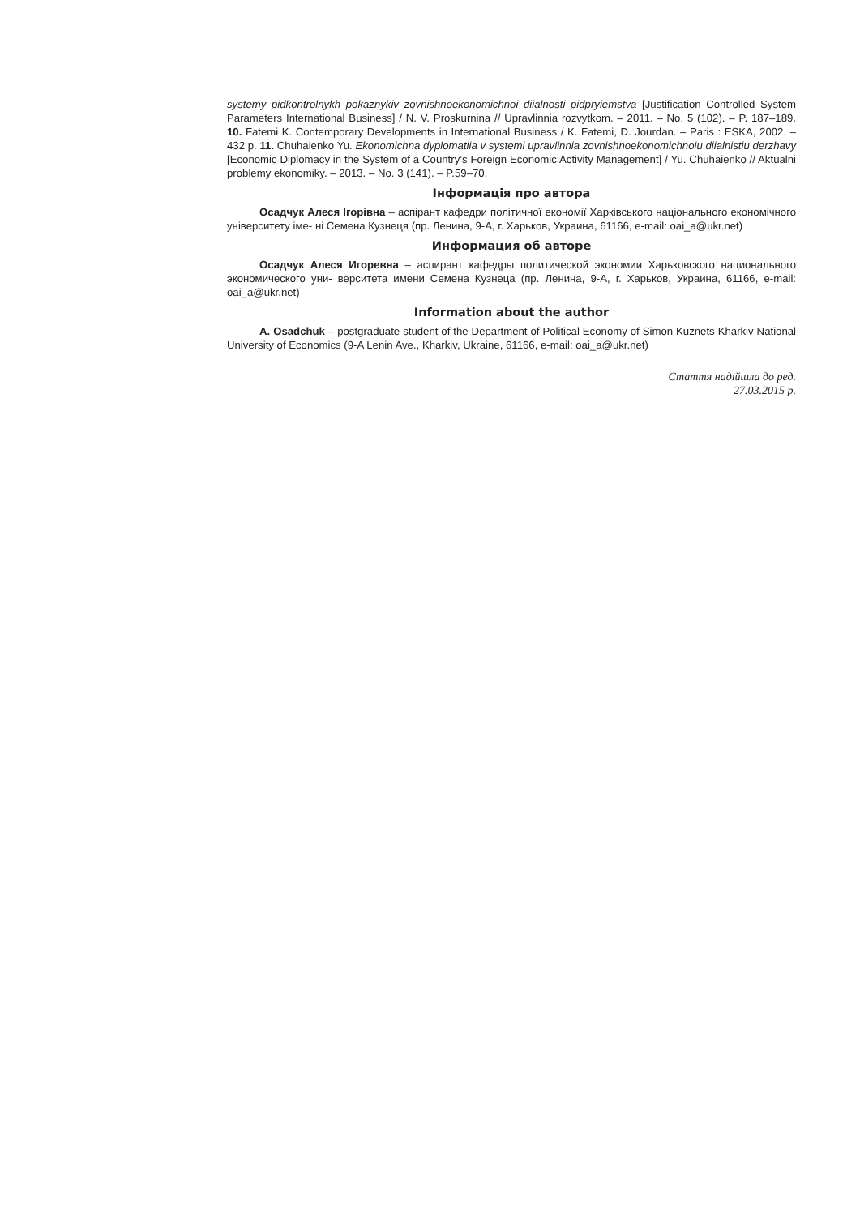systemy pidkontrolnykh pokaznykiv zovnishnoekonomichnoi diialnosti pidpryiemstva [Justification Controlled System Parameters International Business] / N. V. Proskurnina // Upravlinnia rozvytkom. – 2011. – No. 5 (102). – P. 187–189. 10. Fatemi K. Contemporary Developments in International Business / K. Fatemi, D. Jourdan. – Paris : ESKA, 2002. – 432 p. 11. Chuhaienko Yu. Ekonomichna dyplomatiia v systemi upravlinnia zovnishnoekonomichnoiu diialnistiu derzhavy [Economic Diplomacy in the System of a Country’s Foreign Economic Activity Management] / Yu. Chuhaienko // Aktualni problemy ekonomiky. – 2013. – No. 3 (141). – P.59–70.
Інформація про автора
Осадчук Алеся Ігорівна – аспірант кафедри політичної економії Харківського національного економічного університету іме- ні Семена Кузнеця (пр. Ленина, 9-А, г. Харьков, Украина, 61166, e-mail: oai_a@ukr.net)
Информация об авторе
Осадчук Алеся Игоревна – аспирант кафедры политической экономии Харьковского национального экономического уни- верситета имени Семена Кузнеца (пр. Ленина, 9-А, г. Харьков, Украина, 61166, e-mail: oai_a@ukr.net)
Information about the author
A. Osadchuk – postgraduate student of the Department of Political Economy of Simon Kuznets Kharkiv National University of Economics (9-A Lenin Ave., Kharkiv, Ukraine, 61166, e-mail: oai_a@ukr.net)
Стаття надійшла до ред.
27.03.2015 р.